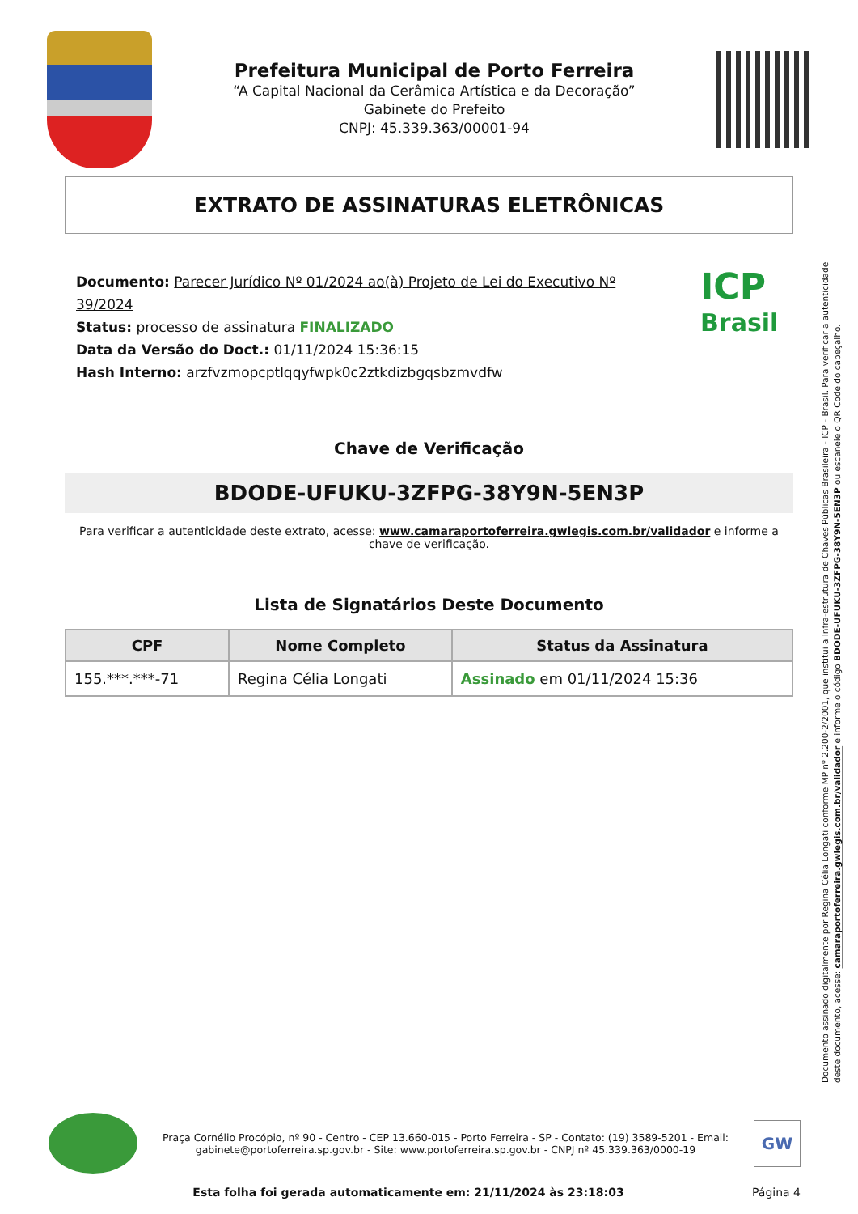Prefeitura Municipal de Porto Ferreira
“A Capital Nacional da Cerâmica Artística e da Decoração”
Gabinete do Prefeito
CNPJ: 45.339.363/00001-94
EXTRATO DE ASSINATURAS ELETRÔNICAS
Documento: Parecer Jurídico Nº 01/2024 ao(à) Projeto de Lei do Executivo Nº 39/2024
Status: processo de assinatura FINALIZADO
Data da Versão do Doct.: 01/11/2024 15:36:15
Hash Interno: arzfvzmopcptlqqyfwpk0c2ztkdizbgqsbzmvdfw
ICP
Brasil
Chave de Verificação
BDODE-UFUKU-3ZFPG-38Y9N-5EN3P
Para verificar a autenticidade deste extrato, acesse: www.camaraportoferreira.gwlegis.com.br/validador e informe a chave de verificação.
Lista de Signatários Deste Documento
| CPF | Nome Completo | Status da Assinatura |
| --- | --- | --- |
| 155.***.***-71 | Regina Célia Longati | Assinado em 01/11/2024 15:36 |
Documento assinado digitalmente por Regina Célia Longati conforme MP nº 2.200-2/2001, que institui a Infra-estrutura de Chaves Públicas Brasileira - ICP - Brasil. Para verificar a autenticidade deste documento, acesse: camaraportoferreira.gwlegis.com.br/validador e informe o código BDODE-UFUKU-3ZFPG-38Y9N-5EN3P ou escaneie o QR Code do cabeçalho.
Praça Cornélio Procópio, nº 90 - Centro - CEP 13.660-015 - Porto Ferreira - SP - Contato: (19) 3589-5201 - Email: gabinete@portoferreira.sp.gov.br - Site: www.portoferreira.sp.gov.br - CNPJ nº 45.339.363/0000-19
GW
Esta folha foi gerada automaticamente em: 21/11/2024 às 23:18:03 Página 4